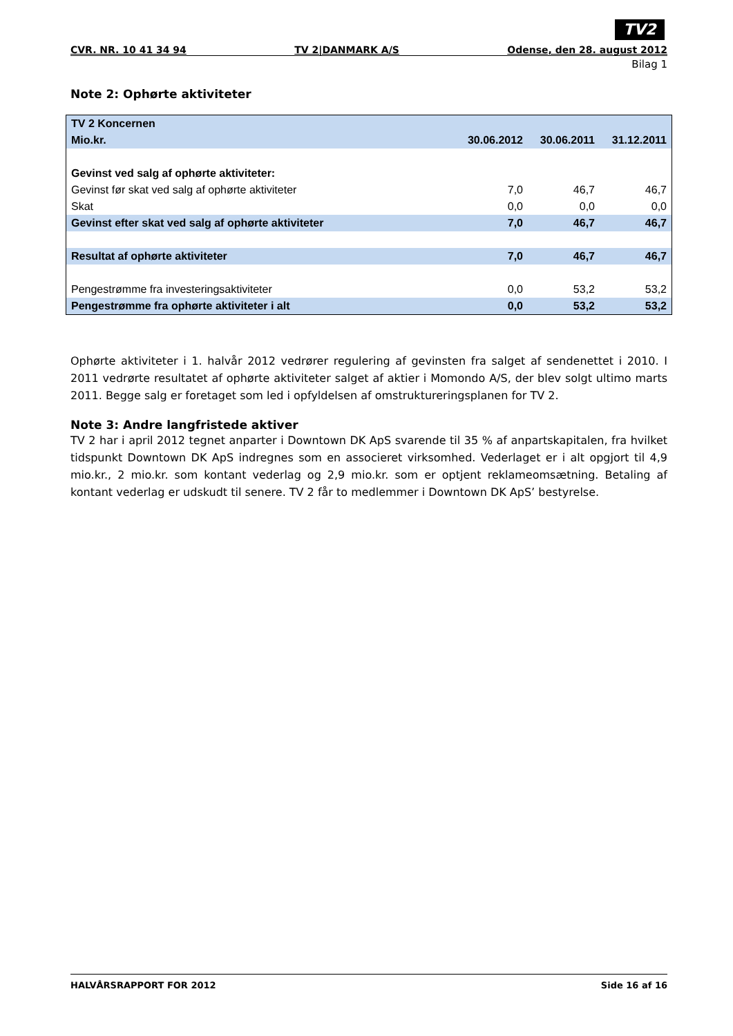TV2
CVR. NR. 10 41 34 94 TV 2|DANMARK A/S Odense, den 28. august 2012
Bilag 1
Note 2: Ophørte aktiviteter
| TV 2 Koncernen | | | |
| Mio.kr. | 30.06.2012 | 30.06.2011 | 31.12.2011 |
| Gevinst ved salg af ophørte aktiviteter: | | | |
| Gevinst før skat ved salg af ophørte aktiviteter | 7,0 | 46,7 | 46,7 |
| Skat | 0,0 | 0,0 | 0,0 |
| Gevinst efter skat ved salg af ophørte aktiviteter | 7,0 | 46,7 | 46,7 |
| Resultat af ophørte aktiviteter | 7,0 | 46,7 | 46,7 |
| Pengestrømme fra investeringsaktiviteter | 0,0 | 53,2 | 53,2 |
| Pengestrømme fra ophørte aktiviteter i alt | 0,0 | 53,2 | 53,2 |
Ophørte aktiviteter i 1. halvår 2012 vedrører regulering af gevinsten fra salget af sendenettet i 2010. I 2011 vedrørte resultatet af ophørte aktiviteter salget af aktier i Momondo A/S, der blev solgt ultimo marts 2011. Begge salg er foretaget som led i opfyldelsen af omstruktureringsplanen for TV 2.
Note 3: Andre langfristede aktiver
TV 2 har i april 2012 tegnet anparter i Downtown DK ApS svarende til 35 % af anpartskapitalen, fra hvilket tidspunkt Downtown DK ApS indregnes som en associeret virksomhed. Vederlaget er i alt opgjort til 4,9 mio.kr., 2 mio.kr. som kontant vederlag og 2,9 mio.kr. som er optjent reklameomsætning. Betaling af kontant vederlag er udskudt til senere. TV 2 får to medlemmer i Downtown DK ApS’ bestyrelse.
HALVÅRSRAPPORT FOR 2012 Side 16 af 16